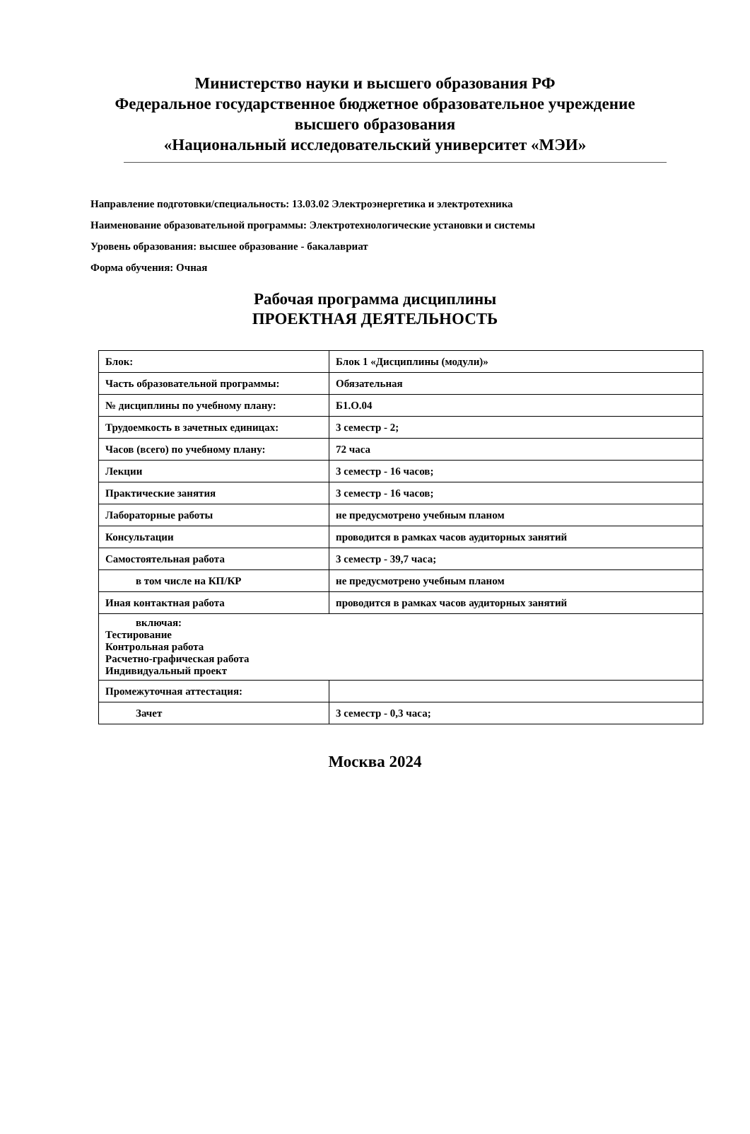Министерство науки и высшего образования РФ
Федеральное государственное бюджетное образовательное учреждение
высшего образования
«Национальный исследовательский университет «МЭИ»
Направление подготовки/специальность: 13.03.02 Электроэнергетика и электротехника
Наименование образовательной программы: Электротехнологические установки и системы
Уровень образования: высшее образование - бакалавриат
Форма обучения: Очная
Рабочая программа дисциплины
ПРОЕКТНАЯ ДЕЯТЕЛЬНОСТЬ
| Блок: | Блок 1 «Дисциплины (модули)» |
| Часть образовательной программы: | Обязательная |
| № дисциплины по учебному плану: | Б1.О.04 |
| Трудоемкость в зачетных единицах: | 3 семестр - 2; |
| Часов (всего) по учебному плану: | 72 часа |
| Лекции | 3 семестр - 16 часов; |
| Практические занятия | 3 семестр - 16 часов; |
| Лабораторные работы | не предусмотрено учебным планом |
| Консультации | проводится в рамках часов аудиторных занятий |
| Самостоятельная работа | 3 семестр - 39,7 часа; |
| в том числе на КП/КР | не предусмотрено учебным планом |
| Иная контактная работа | проводится в рамках часов аудиторных занятий |
| включая: Тестирование Контрольная работа Расчетно-графическая работа Индивидуальный проект | |
| Промежуточная аттестация: | |
| Зачет | 3 семестр - 0,3 часа; |
Москва 2024